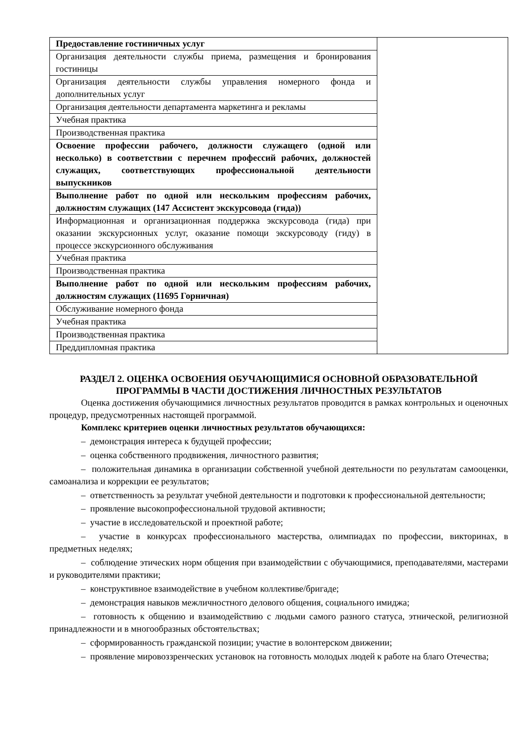| Предоставление гостиничных услуг | |
| Организация деятельности службы приема, размещения и бронирования гостиницы | |
| Организация деятельности службы управления номерного фонда и дополнительных услуг | |
| Организация деятельности департамента маркетинга и рекламы | |
| Учебная практика | |
| Производственная практика | |
| Освоение профессии рабочего, должности служащего (одной или несколько) в соответствии с перечнем профессий рабочих, должностей служащих, соответствующих профессиональной деятельности выпускников | |
| Выполнение работ по одной или нескольким профессиям рабочих, должностям служащих (147 Ассистент экскурсовода (гида)) | |
| Информационная и организационная поддержка экскурсовода (гида) при оказании экскурсионных услуг, оказание помощи экскурсоводу (гиду) в процессе экскурсионного обслуживания | |
| Учебная практика | |
| Производственная практика | |
| Выполнение работ по одной или нескольким профессиям рабочих, должностям служащих (11695 Горничная) | |
| Обслуживание номерного фонда | |
| Учебная практика | |
| Производственная практика | |
| Преддипломная практика | |
РАЗДЕЛ 2. ОЦЕНКА ОСВОЕНИЯ ОБУЧАЮЩИМИСЯ ОСНОВНОЙ ОБРАЗОВАТЕЛЬНОЙ ПРОГРАММЫ В ЧАСТИ ДОСТИЖЕНИЯ ЛИЧНОСТНЫХ РЕЗУЛЬТАТОВ
Оценка достижения обучающимися личностных результатов проводится в рамках контрольных и оценочных процедур, предусмотренных настоящей программой.
Комплекс критериев оценки личностных результатов обучающихся:
– демонстрация интереса к будущей профессии;
– оценка собственного продвижения, личностного развития;
– положительная динамика в организации собственной учебной деятельности по результатам самооценки, самоанализа и коррекции ее результатов;
– ответственность за результат учебной деятельности и подготовки к профессиональной деятельности;
– проявление высокопрофессиональной трудовой активности;
– участие в исследовательской и проектной работе;
– участие в конкурсах профессионального мастерства, олимпиадах по профессии, викторинах, в предметных неделях;
– соблюдение этических норм общения при взаимодействии с обучающимися, преподавателями, мастерами и руководителями практики;
– конструктивное взаимодействие в учебном коллективе/бригаде;
– демонстрация навыков межличностного делового общения, социального имиджа;
– готовность к общению и взаимодействию с людьми самого разного статуса, этнической, религиозной принадлежности и в многообразных обстоятельствах;
– сформированность гражданской позиции; участие в волонтерском движении;
– проявление мировоззренческих установок на готовность молодых людей к работе на благо Отечества;